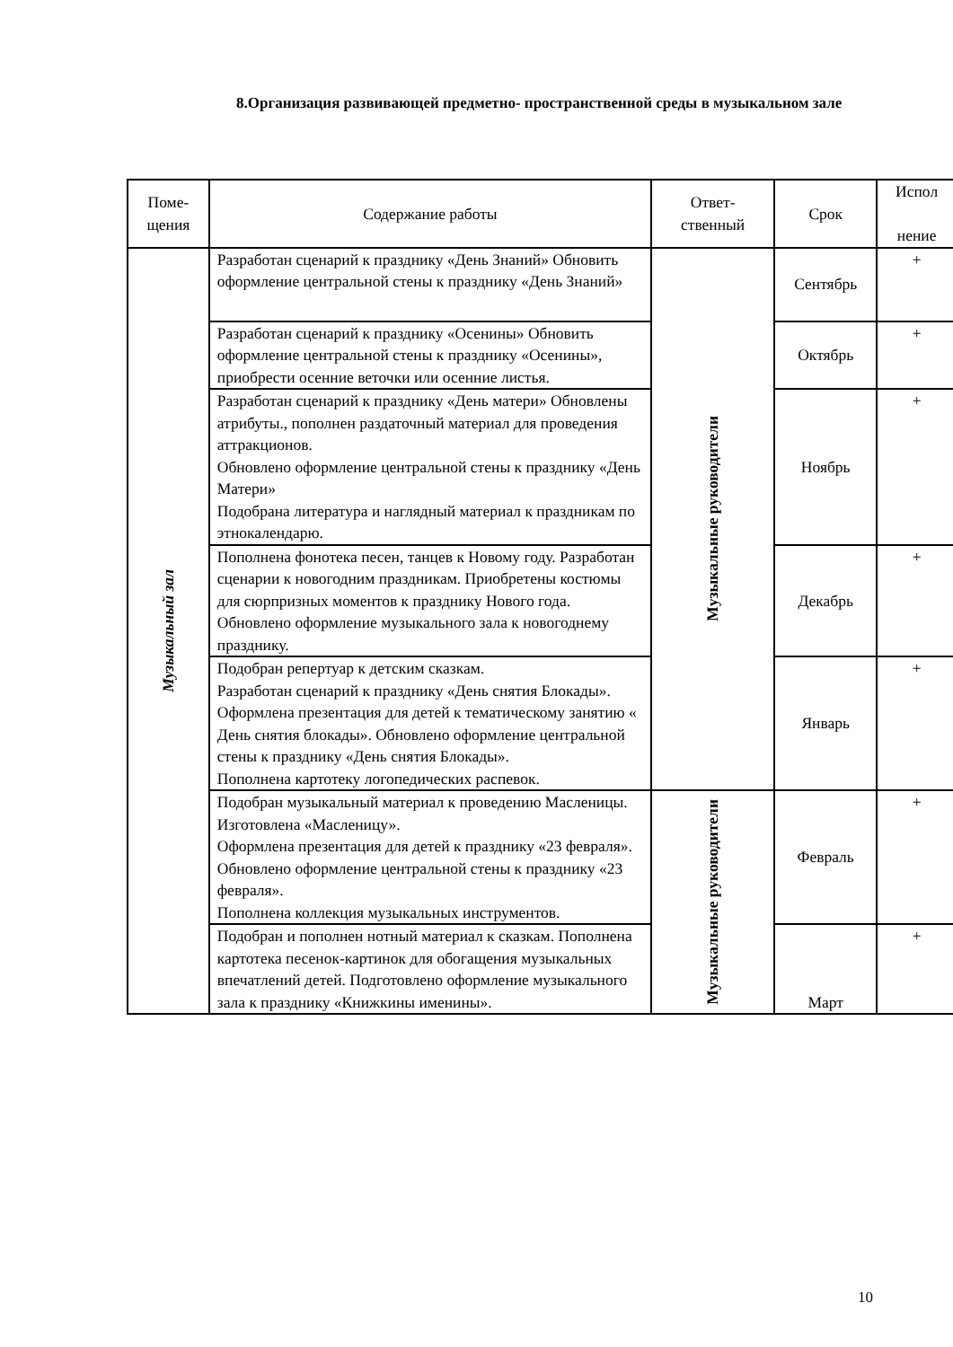8.Организация развивающей предметно- пространственной среды в музыкальном зале
| Поме- щения | Содержание работы | Ответ- ственный | Срок | Испол нение |
| --- | --- | --- | --- | --- |
| Музыкальный зал | Разработан сценарий к празднику «День Знаний» Обновить оформление центральной стены к празднику «День Знаний» | Музыкальные руководители | Сентябрь | + |
| | Разработан сценарий к празднику «Осенины» Обновить оформление центральной стены к празднику «Осенины», приобрести осенние веточки или осенние листья. | | Октябрь | + |
| | Разработан сценарий к празднику «День матери» Обновлены атрибуты., пополнен раздаточный материал для проведения аттракционов. Обновлено оформление центральной стены к празднику «День Матери» Подобрана литература и наглядный материал к праздникам по этнокалендарю. | | Ноябрь | + |
| | Пополнена фонотека песен, танцев к Новому году. Разработан сценарии к новогодним праздникам. Приобретены костюмы для сюрпризных моментов к празднику Нового года. Обновлено оформление музыкального зала к новогоднему празднику. | | Декабрь | + |
| | Подобран репертуар к детским сказкам. Разработан сценарий к празднику «День снятия Блокады». Оформлена презентация для детей к тематическому занятию « День снятия блокады». Обновлено оформление центральной стены к празднику «День снятия Блокады». Пополнена картотеку логопедических распевок. | | Январь | + |
| | Подобран музыкальный материал к проведению Масленицы. Изготовлена «Масленицу». Оформлена презентация для детей к празднику «23 февраля». Обновлено оформление центральной стены к празднику «23 февраля». Пополнена коллекция музыкальных инструментов. | Музыкальные руководители | Февраль | + |
| | Подобран и пополнен нотный материал к сказкам. Пополнена картотека песенок-картинок для обогащения музыкальных впечатлений детей. Подготовлено оформление музыкального зала к празднику «Книжкины именины». | | Март | + |
10